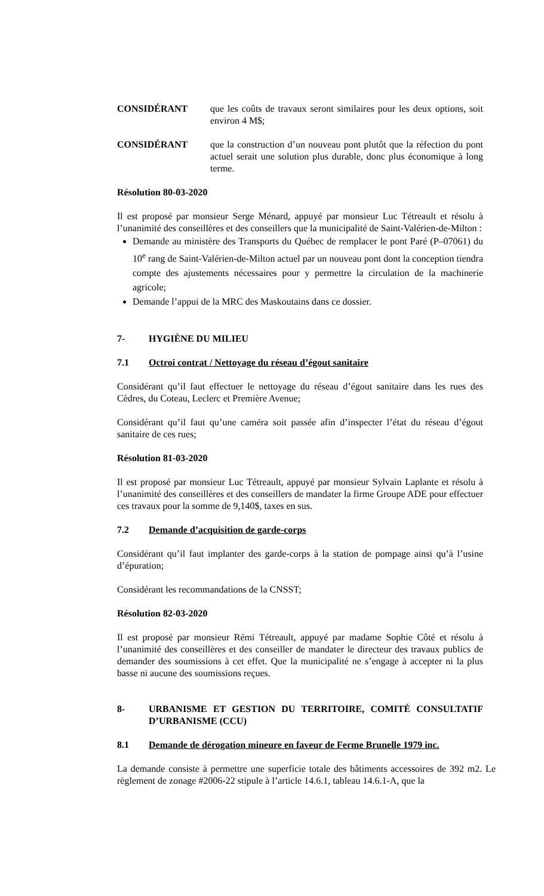CONSIDÉRANT que les coûts de travaux seront similaires pour les deux options, soit environ 4 M$;
CONSIDÉRANT que la construction d’un nouveau pont plutôt que la réfection du pont actuel serait une solution plus durable, donc plus économique à long terme.
Résolution 80-03-2020
Il est proposé par monsieur Serge Ménard, appuyé par monsieur Luc Tétreault et résolu à l’unanimité des conseillères et des conseillers que la municipalité de Saint-Valérien-de-Milton :
Demande au ministère des Transports du Québec de remplacer le pont Paré (P–07061) du 10<sup>e</sup> rang de Saint-Valérien-de-Milton actuel par un nouveau pont dont la conception tiendra compte des ajustements nécessaires pour y permettre la circulation de la machinerie agricole;
Demande l’appui de la MRC des Maskoutains dans ce dossier.
7- HYGIÈNE DU MILIEU
7.1 Octroi contrat / Nettoyage du réseau d’égout sanitaire
Considérant qu’il faut effectuer le nettoyage du réseau d’égout sanitaire dans les rues des Cèdres, du Coteau, Leclerc et Première Avenue;
Considérant qu’il faut qu’une caméra soit passée afin d’inspecter l’état du réseau d’égout sanitaire de ces rues;
Résolution 81-03-2020
Il est proposé par monsieur Luc Tétreault, appuyé par monsieur Sylvain Laplante et résolu à l’unanimité des conseillères et des conseillers de mandater la firme Groupe ADE pour effectuer ces travaux pour la somme de 9,140$, taxes en sus.
7.2 Demande d’acquisition de garde-corps
Considérant qu’il faut implanter des garde-corps à la station de pompage ainsi qu’à l’usine d’épuration;
Considérant les recommandations de la CNSST;
Résolution 82-03-2020
Il est proposé par monsieur Rémi Tétreault, appuyé par madame Sophie Côté et résolu à l’unanimité des conseillères et des conseiller de mandater le directeur des travaux publics de demander des soumissions à cet effet. Que la municipalité ne s’engage à accepter ni la plus basse ni aucune des soumissions reçues.
8- URBANISME ET GESTION DU TERRITOIRE, COMITÉ CONSULTATIF D’URBANISME (CCU)
8.1 Demande de dérogation mineure en faveur de Ferme Brunelle 1979 inc.
La demande consiste à permettre une superficie totale des bâtiments accessoires de 392 m2. Le règlement de zonage #2006-22 stipule à l’article 14.6.1, tableau 14.6.1-A, que la